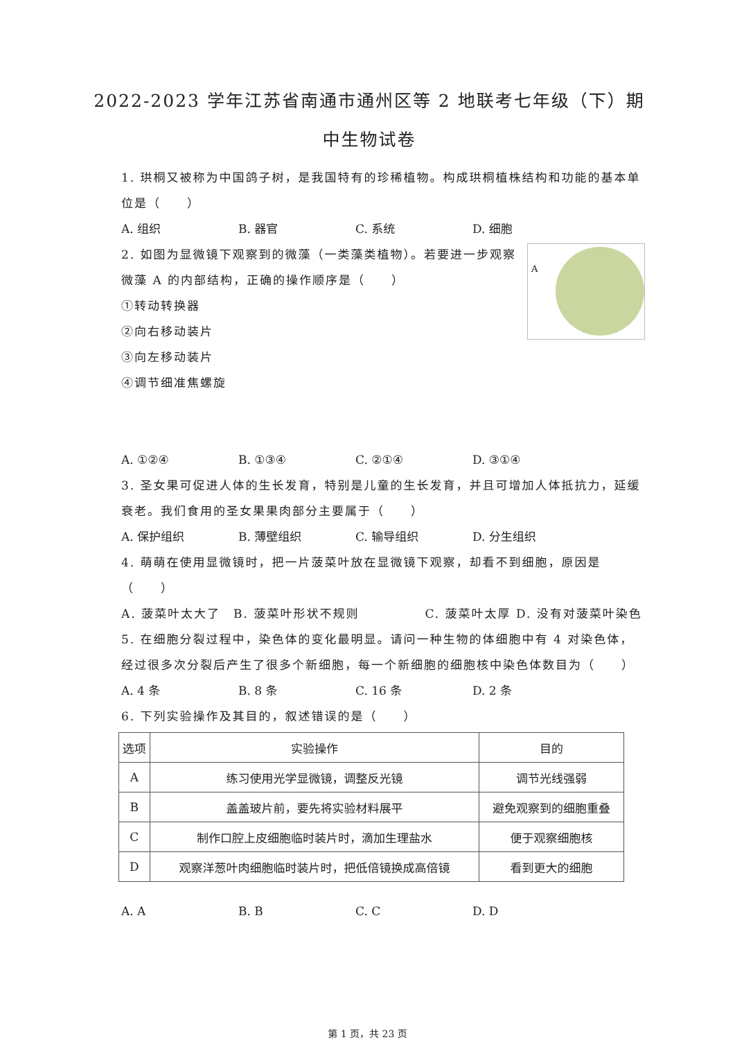2022-2023 学年江苏省南通市通州区等 2 地联考七年级（下）期中生物试卷
1. 珙桐又被称为中国鸽子树，是我国特有的珍稀植物。构成珙桐植株结构和功能的基本单位是（　　）
A. 组织 B. 器官 C. 系统 D. 细胞
A
2. 如图为显微镜下观察到的微藻（一类藻类植物）。若要进一步观察微藻 A 的内部结构，正确的操作顺序是（　　）
①转动转换器
②向右移动装片
③向左移动装片
④调节细准焦螺旋
A. ①②④ B. ①③④ C. ②①④ D. ③①④
3. 圣女果可促进人体的生长发育，特别是儿童的生长发育，并且可增加人体抵抗力，延缓衰老。我们食用的圣女果果肉部分主要属于（　　）
A. 保护组织 B. 薄壁组织 C. 输导组织 D. 分生组织
4. 萌萌在使用显微镜时，把一片菠菜叶放在显微镜下观察，却看不到细胞，原因是（　　）
A. 菠菜叶太大了　B. 菠菜叶形状不规则　　　　　C. 菠菜叶太厚 D. 没有对菠菜叶染色
5. 在细胞分裂过程中，染色体的变化最明显。请问一种生物的体细胞中有 4 对染色体，经过很多次分裂后产生了很多个新细胞，每一个新细胞的细胞核中染色体数目为（　　）
A. 4 条 B. 8 条 C. 16 条 D. 2 条
6. 下列实验操作及其目的，叙述错误的是（　　）
| 选项 | 实验操作 | 目的 |
| --- | --- | --- |
| A | 练习使用光学显微镜，调整反光镜 | 调节光线强弱 |
| B | 盖盖玻片前，要先将实验材料展平 | 避免观察到的细胞重叠 |
| C | 制作口腔上皮细胞临时装片时，滴加生理盐水 | 便于观察细胞核 |
| D | 观察洋葱叶肉细胞临时装片时，把低倍镜换成高倍镜 | 看到更大的细胞 |
A. A B. B C. C D. D
第 1 页，共 23 页